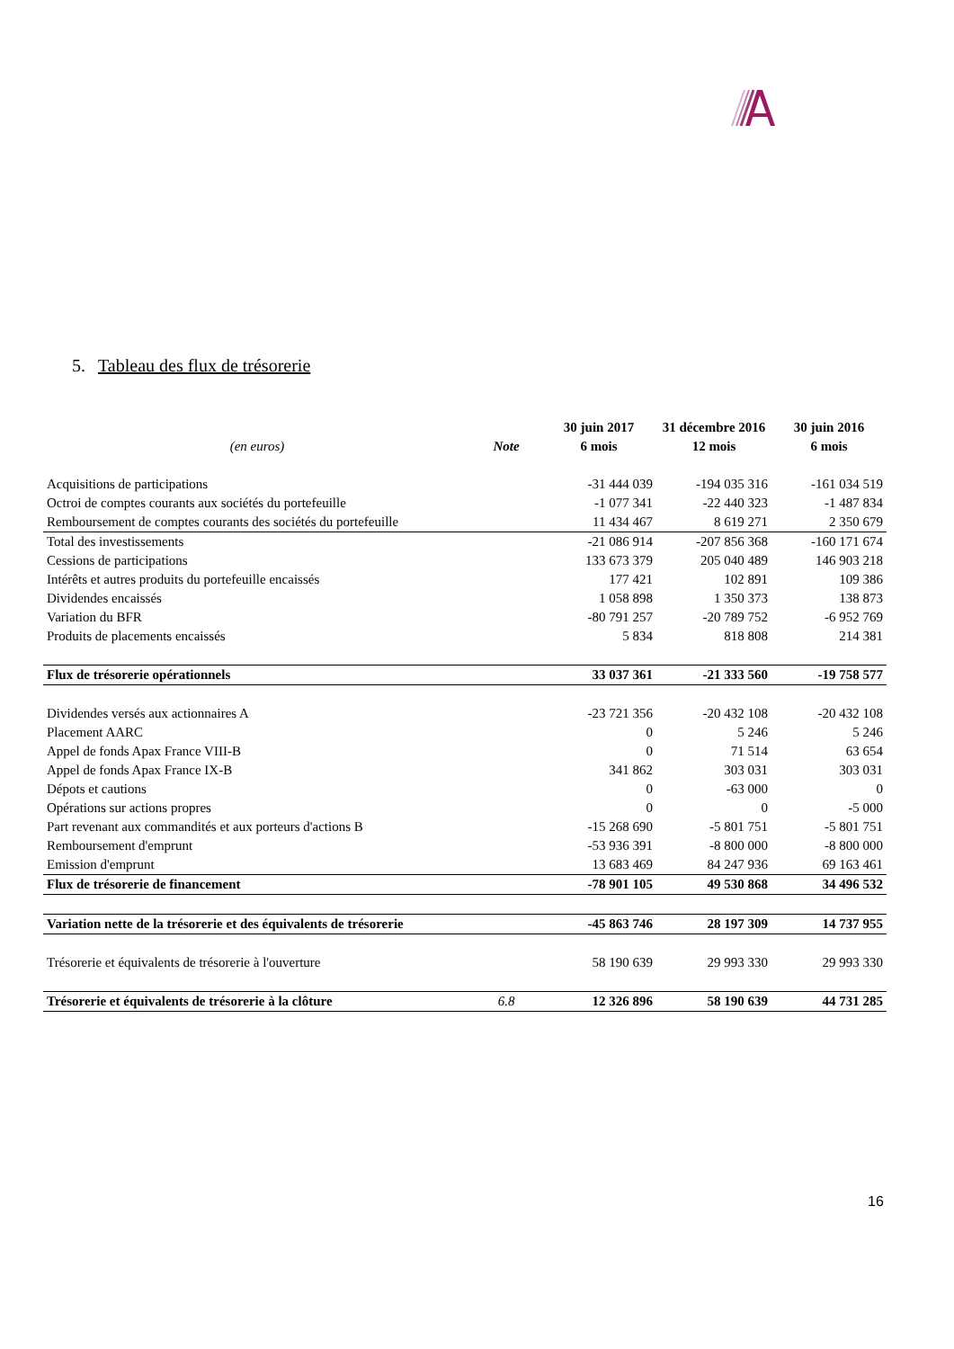5. Tableau des flux de trésorerie
| | | 30 juin 2017 | 31 décembre 2016 | 30 juin 2016 |
| --- | --- | --- | --- | --- |
| (en euros) | Note | 6 mois | 12 mois | 6 mois |
| Acquisitions de participations | | -31 444 039 | -194 035 316 | -161 034 519 |
| Octroi de comptes courants aux sociétés du portefeuille | | -1 077 341 | -22 440 323 | -1 487 834 |
| Remboursement de comptes courants des sociétés du portefeuille | | 11 434 467 | 8 619 271 | 2 350 679 |
| Total des investissements | | -21 086 914 | -207 856 368 | -160 171 674 |
| Cessions de participations | | 133 673 379 | 205 040 489 | 146 903 218 |
| Intérêts et autres produits du portefeuille encaissés | | 177 421 | 102 891 | 109 386 |
| Dividendes encaissés | | 1 058 898 | 1 350 373 | 138 873 |
| Variation du BFR | | -80 791 257 | -20 789 752 | -6 952 769 |
| Produits de placements encaissés | | 5 834 | 818 808 | 214 381 |
| Flux de trésorerie opérationnels | | 33 037 361 | -21 333 560 | -19 758 577 |
| Dividendes versés aux actionnaires A | | -23 721 356 | -20 432 108 | -20 432 108 |
| Placement AARC | | 0 | 5 246 | 5 246 |
| Appel de fonds Apax France VIII-B | | 0 | 71 514 | 63 654 |
| Appel de fonds Apax France IX-B | | 341 862 | 303 031 | 303 031 |
| Dépots et cautions | | 0 | -63 000 | 0 |
| Opérations sur actions propres | | 0 | 0 | -5 000 |
| Part revenant aux commandités et aux porteurs d'actions B | | -15 268 690 | -5 801 751 | -5 801 751 |
| Remboursement d'emprunt | | -53 936 391 | -8 800 000 | -8 800 000 |
| Emission d'emprunt | | 13 683 469 | 84 247 936 | 69 163 461 |
| Flux de trésorerie de financement | | -78 901 105 | 49 530 868 | 34 496 532 |
| Variation nette de la trésorerie et des équivalents de trésorerie | | -45 863 746 | 28 197 309 | 14 737 955 |
| Trésorerie et équivalents de trésorerie à l'ouverture | | 58 190 639 | 29 993 330 | 29 993 330 |
| Trésorerie et équivalents de trésorerie à la clôture | 6.8 | 12 326 896 | 58 190 639 | 44 731 285 |
16